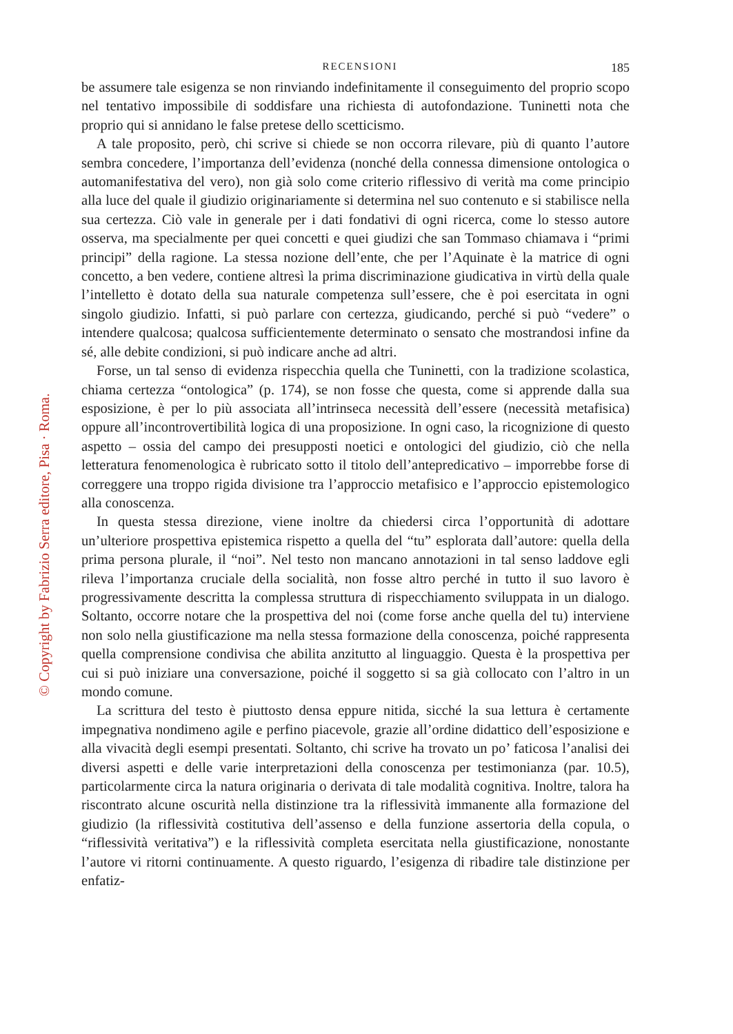© Copyright by Fabrizio Serra editore, Pisa · Roma.
RECENSIONI 185
be assumere tale esigenza se non rinviando indefinitamente il conseguimento del proprio scopo nel tentativo impossibile di soddisfare una richiesta di autofondazione. Tuninetti nota che proprio qui si annidano le false pretese dello scetticismo.
A tale proposito, però, chi scrive si chiede se non occorra rilevare, più di quanto l’autore sembra concedere, l’importanza dell’evidenza (nonché della connessa dimensione ontologica o automanifestativa del vero), non già solo come criterio riflessivo di verità ma come principio alla luce del quale il giudizio originariamente si determina nel suo contenuto e si stabilisce nella sua certezza. Ciò vale in generale per i dati fondativi di ogni ricerca, come lo stesso autore osserva, ma specialmente per quei concetti e quei giudizi che san Tommaso chiamava i “primi principi” della ragione. La stessa nozione dell’ente, che per l’Aquinate è la matrice di ogni concetto, a ben vedere, contiene altresì la prima discriminazione giudicativa in virtù della quale l’intelletto è dotato della sua naturale competenza sull’essere, che è poi esercitata in ogni singolo giudizio. Infatti, si può parlare con certezza, giudicando, perché si può “vedere” o intendere qualcosa; qualcosa sufficientemente determinato o sensato che mostrandosi infine da sé, alle debite condizioni, si può indicare anche ad altri.
Forse, un tal senso di evidenza rispecchia quella che Tuninetti, con la tradizione scolastica, chiama certezza “ontologica” (p. 174), se non fosse che questa, come si apprende dalla sua esposizione, è per lo più associata all’intrinseca necessità dell’essere (necessità metafisica) oppure all’incontrovertibilità logica di una proposizione. In ogni caso, la ricognizione di questo aspetto – ossia del campo dei presupposti noetici e ontologici del giudizio, ciò che nella letteratura fenomenologica è rubricato sotto il titolo dell’antepredicativo – imporrebbe forse di correggere una troppo rigida divisione tra l’approccio metafisico e l’approccio epistemologico alla conoscenza.
In questa stessa direzione, viene inoltre da chiedersi circa l’opportunità di adottare un’ulteriore prospettiva epistemica rispetto a quella del “tu” esplorata dall’autore: quella della prima persona plurale, il “noi”. Nel testo non mancano annotazioni in tal senso laddove egli rileva l’importanza cruciale della socialità, non fosse altro perché in tutto il suo lavoro è progressivamente descritta la complessa struttura di rispecchiamento sviluppata in un dialogo. Soltanto, occorre notare che la prospettiva del noi (come forse anche quella del tu) interviene non solo nella giustificazione ma nella stessa formazione della conoscenza, poiché rappresenta quella comprensione condivisa che abilita anzitutto al linguaggio. Questa è la prospettiva per cui si può iniziare una conversazione, poiché il soggetto si sa già collocato con l’altro in un mondo comune.
La scrittura del testo è piuttosto densa eppure nitida, sicché la sua lettura è certamente impegnativa nondimeno agile e perfino piacevole, grazie all’ordine didattico dell’esposizione e alla vivacità degli esempi presentati. Soltanto, chi scrive ha trovato un po’ faticosa l’analisi dei diversi aspetti e delle varie interpretazioni della conoscenza per testimonianza (par. 10.5), particolarmente circa la natura originaria o derivata di tale modalità cognitiva. Inoltre, talora ha riscontrato alcune oscurità nella distinzione tra la riflessività immanente alla formazione del giudizio (la riflessività costitutiva dell’assenso e della funzione assertoria della copula, o “riflessività veritativa”) e la riflessività completa esercitata nella giustificazione, nonostante l’autore vi ritorni continuamente. A questo riguardo, l’esigenza di ribadire tale distinzione per enfatiz-